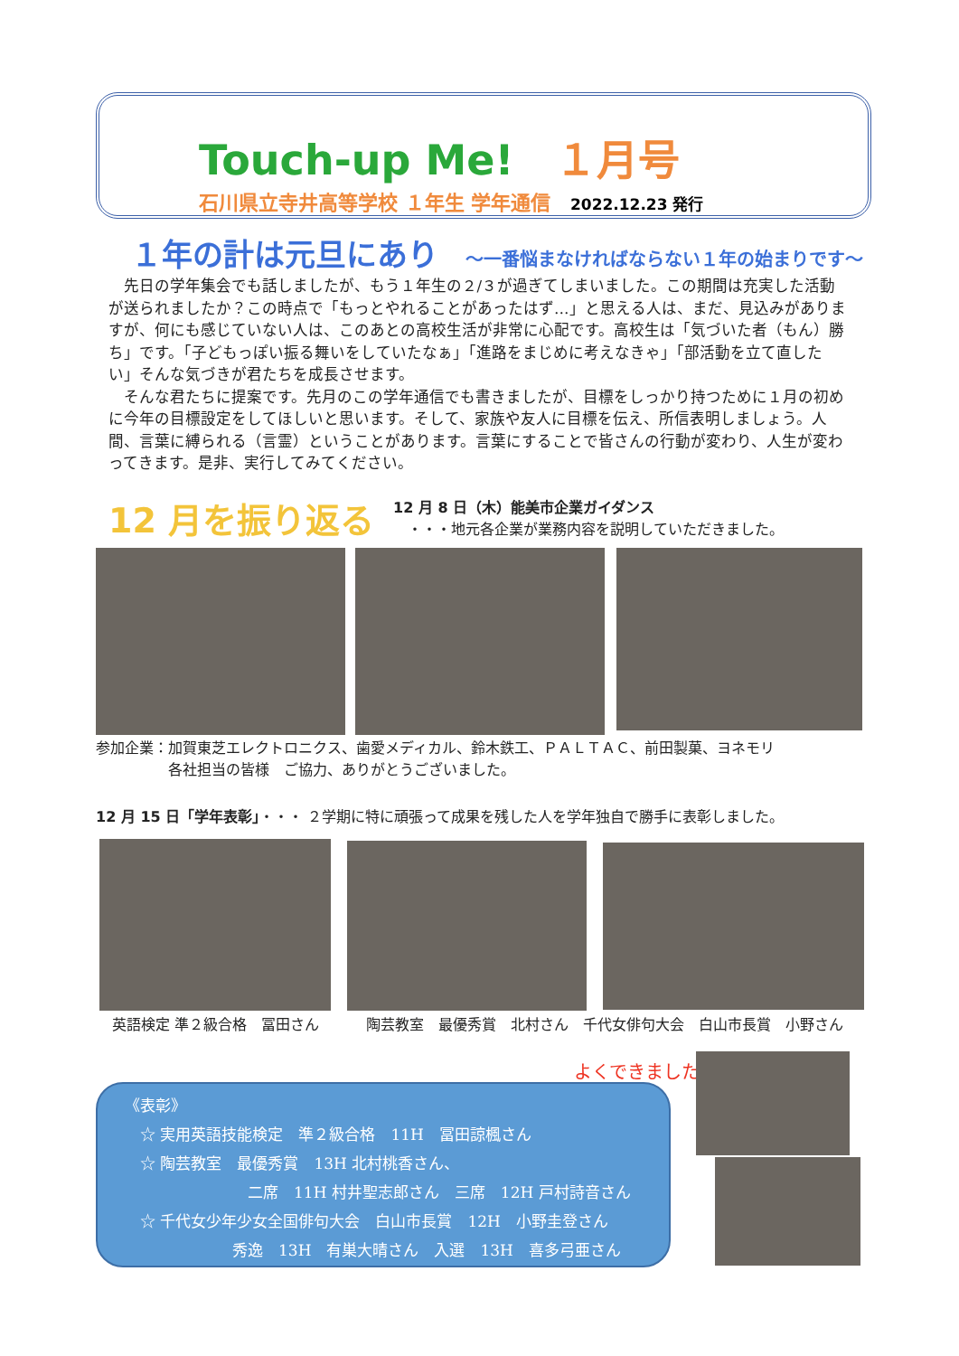Touch-up Me! １月号
石川県立寺井高等学校 １年生 学年通信 2022.12.23 発行
１年の計は元旦にあり ～一番悩まなければならない１年の始まりです～
先日の学年集会でも話しましたが、もう１年生の２/３が過ぎてしまいました。この期間は充実した活動が送られましたか？この時点で「もっとやれることがあったはず…」と思える人は、まだ、見込みがありますが、何にも感じていない人は、このあとの高校生活が非常に心配です。高校生は「気づいた者（もん）勝ち」です。「子どもっぽい振る舞いをしていたなぁ」「進路をまじめに考えなきゃ」「部活動を立て直したい」そんな気づきが君たちを成長させます。
そんな君たちに提案です。先月のこの学年通信でも書きましたが、目標をしっかり持つために１月の初めに今年の目標設定をしてほしいと思います。そして、家族や友人に目標を伝え、所信表明しましょう。人間、言葉に縛られる（言霊）ということがあります。言葉にすることで皆さんの行動が変わり、人生が変わってきます。是非、実行してみてください。
12 月を振り返る
12 月 8 日（木）能美市企業ガイダンス
　・・・地元各企業が業務内容を説明していただきました。
参加企業：加賀東芝エレクトロニクス、歯愛メディカル、鈴木鉄工、ＰＡＬＴＡＣ、前田製菓、ヨネモリ
　　　　　各社担当の皆様　ご協力、ありがとうございました。
12 月 15 日「学年表彰」・・・ ２学期に特に頑張って成果を残した人を学年独自で勝手に表彰しました。
英語検定 準２級合格　冨田さん
陶芸教室　最優秀賞　北村さん　千代女俳句大会　白山市長賞　小野さん
よくできました
《表彰》
　☆ 実用英語技能検定　準２級合格　11H　冨田諒楓さん
　☆ 陶芸教室　最優秀賞　13H 北村桃香さん、
　　　　　　　　二席　11H 村井聖志郎さん　三席　12H 戸村詩音さん
　☆ 千代女少年少女全国俳句大会　白山市長賞　12H　小野圭登さん
　　　　　　　秀逸　13H　有巣大晴さん　入選　13H　喜多弓亜さん